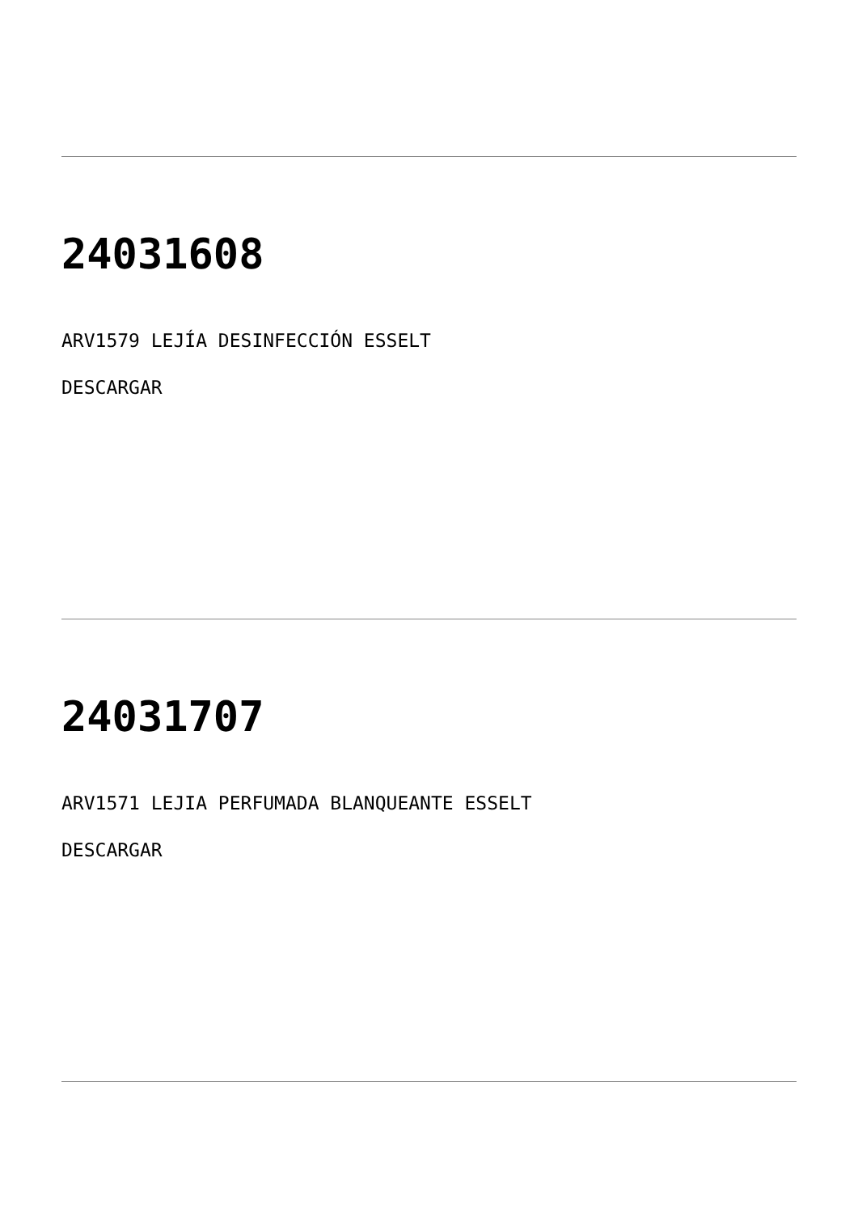24031608
ARV1579 LEJÍA DESINFECCIÓN ESSELT
DESCARGAR
24031707
ARV1571 LEJIA PERFUMADA BLANQUEANTE ESSELT
DESCARGAR